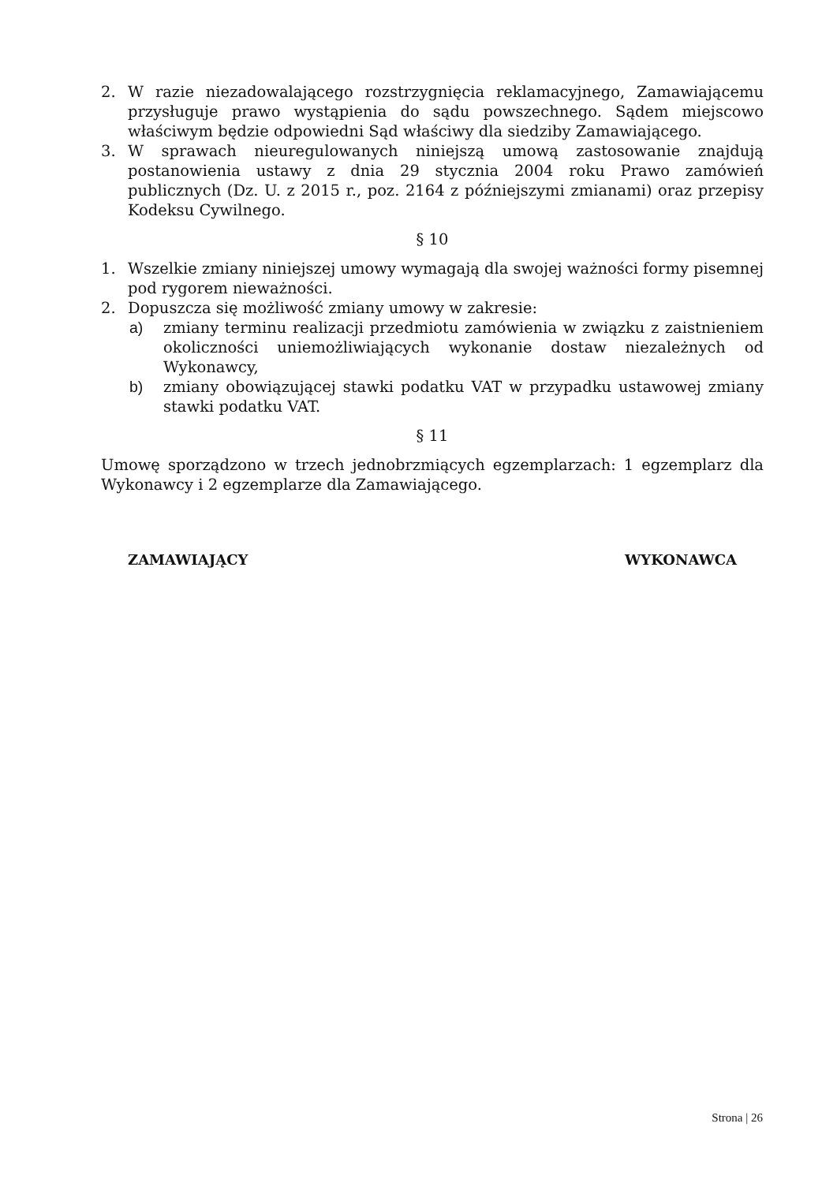2. W razie niezadowalającego rozstrzygnięcia reklamacyjnego, Zamawiającemu przysługuje prawo wystąpienia do sądu powszechnego. Sądem miejscowo właściwym będzie odpowiedni Sąd właściwy dla siedziby Zamawiającego.
3. W sprawach nieuregulowanych niniejszą umową zastosowanie znajdują postanowienia ustawy z dnia 29 stycznia 2004 roku Prawo zamówień publicznych (Dz. U. z 2015 r., poz. 2164 z późniejszymi zmianami) oraz przepisy Kodeksu Cywilnego.
§ 10
1. Wszelkie zmiany niniejszej umowy wymagają dla swojej ważności formy pisemnej pod rygorem nieważności.
2. Dopuszcza się możliwość zmiany umowy w zakresie:
a) zmiany terminu realizacji przedmiotu zamówienia w związku z zaistnieniem okoliczności uniemożliwiających wykonanie dostaw niezależnych od Wykonawcy,
b) zmiany obowiązującej stawki podatku VAT w przypadku ustawowej zmiany stawki podatku VAT.
§ 11
Umowę sporządzono w trzech jednobrzmiących egzemplarzach: 1 egzemplarz dla Wykonawcy i 2 egzemplarze dla Zamawiającego.
ZAMAWIAJĄCY WYKONAWCA
Strona | 26